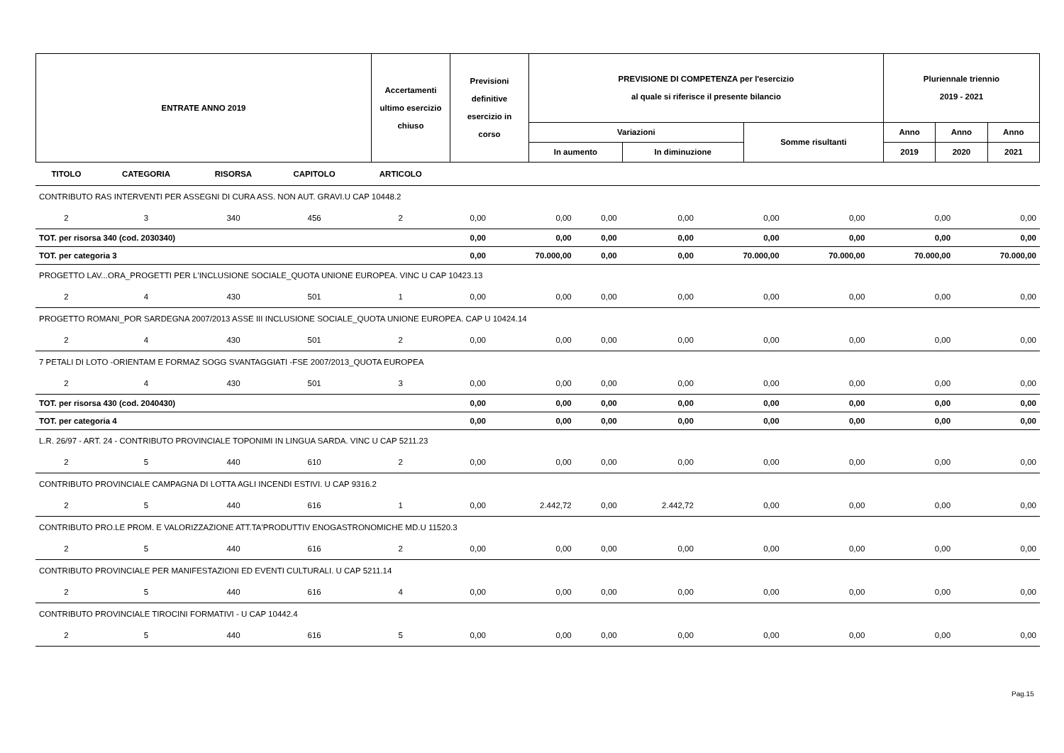| ENTRATE ANNO 2019 | Accertamenti ultimo esercizio chiuso | Previsioni definitive esercizio in corso | PREVISIONE DI COMPETENZA per l'esercizio al quale si riferisce il presente bilancio | | | Pluriennale triennio 2019 - 2021 | | |
| | | | Variazioni | | Somme risultanti | Anno | Anno | Anno |
| | | | In aumento | In diminuzione | | 2019 | 2020 | 2021 |
| TITOLO | CATEGORIA | RISORSA | CAPITOLO | ARTICOLO | | | | | | | | |
| --- | --- | --- | --- | --- | --- | --- | --- | --- | --- | --- | --- | --- |
| CONTRIBUTO RAS INTERVENTI PER ASSEGNI DI CURA ASS. NON AUT. GRAVI.U CAP 10448.2 | | | | | | | | | | | | |
| 2 | 3 | 340 | 456 | 2 | 0,00 | 0,00 | 0,00 | 0,00 | 0,00 | 0,00 | 0,00 | 0,00 |
| TOT. per risorsa 340 (cod. 2030340) | | | | | 0,00 | 0,00 | 0,00 | 0,00 | 0,00 | 0,00 | 0,00 | 0,00 |
| TOT. per categoria 3 | | | | | 0,00 | 70.000,00 | 0,00 | 0,00 | 70.000,00 | 70.000,00 | 70.000,00 | 70.000,00 |
| PROGETTO LAV...ORA_PROGETTI PER L'INCLUSIONE SOCIALE_QUOTA UNIONE EUROPEA. VINC U CAP 10423.13 | | | | | | | | | | | | |
| 2 | 4 | 430 | 501 | 1 | 0,00 | 0,00 | 0,00 | 0,00 | 0,00 | 0,00 | 0,00 | 0,00 |
| PROGETTO ROMANI_POR SARDEGNA 2007/2013 ASSE III INCLUSIONE SOCIALE_QUOTA UNIONE EUROPEA. CAP U 10424.14 | | | | | | | | | | | | |
| 2 | 4 | 430 | 501 | 2 | 0,00 | 0,00 | 0,00 | 0,00 | 0,00 | 0,00 | 0,00 | 0,00 |
| 7 PETALI DI LOTO -ORIENTAM E FORMAZ SOGG SVANTAGGIATI -FSE 2007/2013_QUOTA EUROPEA | | | | | | | | | | | | |
| 2 | 4 | 430 | 501 | 3 | 0,00 | 0,00 | 0,00 | 0,00 | 0,00 | 0,00 | 0,00 | 0,00 |
| TOT. per risorsa 430 (cod. 2040430) | | | | | 0,00 | 0,00 | 0,00 | 0,00 | 0,00 | 0,00 | 0,00 | 0,00 |
| TOT. per categoria 4 | | | | | 0,00 | 0,00 | 0,00 | 0,00 | 0,00 | 0,00 | 0,00 | 0,00 |
| L.R. 26/97 - ART. 24 - CONTRIBUTO PROVINCIALE TOPONIMI IN LINGUA SARDA. VINC U CAP 5211.23 | | | | | | | | | | | | |
| 2 | 5 | 440 | 610 | 2 | 0,00 | 0,00 | 0,00 | 0,00 | 0,00 | 0,00 | 0,00 | 0,00 |
| CONTRIBUTO PROVINCIALE CAMPAGNA DI LOTTA AGLI INCENDI ESTIVI. U CAP 9316.2 | | | | | | | | | | | | |
| 2 | 5 | 440 | 616 | 1 | 0,00 | 2.442,72 | 0,00 | 2.442,72 | 0,00 | 0,00 | 0,00 | 0,00 |
| CONTRIBUTO PRO.LE PROM. E VALORIZZAZIONE ATT.TA'PRODUTTIV ENOGASTRONOMICHE MD.U 11520.3 | | | | | | | | | | | | |
| 2 | 5 | 440 | 616 | 2 | 0,00 | 0,00 | 0,00 | 0,00 | 0,00 | 0,00 | 0,00 | 0,00 |
| CONTRIBUTO PROVINCIALE PER MANIFESTAZIONI ED EVENTI CULTURALI. U CAP 5211.14 | | | | | | | | | | | | |
| 2 | 5 | 440 | 616 | 4 | 0,00 | 0,00 | 0,00 | 0,00 | 0,00 | 0,00 | 0,00 | 0,00 |
| CONTRIBUTO PROVINCIALE TIROCINI FORMATIVI - U CAP 10442.4 | | | | | | | | | | | | |
| 2 | 5 | 440 | 616 | 5 | 0,00 | 0,00 | 0,00 | 0,00 | 0,00 | 0,00 | 0,00 | 0,00 |
Pag.15